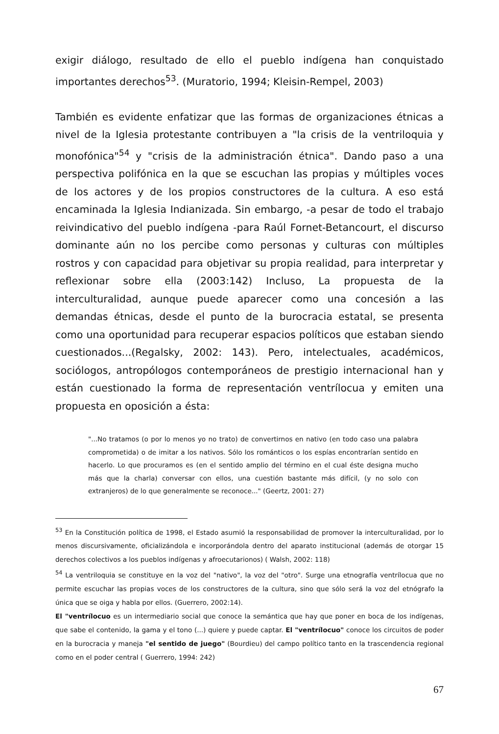exigir diálogo, resultado de ello el pueblo indígena han conquistado importantes derechos<sup>53</sup>. (Muratorio, 1994; Kleisin-Rempel, 2003)
También es evidente enfatizar que las formas de organizaciones étnicas a nivel de la Iglesia protestante contribuyen a "la crisis de la ventriloquia y monofónica"<sup>54</sup> y "crisis de la administración étnica". Dando paso a una perspectiva polifónica en la que se escuchan las propias y múltiples voces de los actores y de los propios constructores de la cultura. A eso está encaminada la Iglesia Indianizada. Sin embargo, -a pesar de todo el trabajo reivindicativo del pueblo indígena -para Raúl Fornet-Betancourt, el discurso dominante aún no los percibe como personas y culturas con múltiples rostros y con capacidad para objetivar su propia realidad, para interpretar y reflexionar sobre ella (2003:142) Incluso, La propuesta de la interculturalidad, aunque puede aparecer como una concesión a las demandas étnicas, desde el punto de la burocracia estatal, se presenta como una oportunidad para recuperar espacios políticos que estaban siendo cuestionados...(Regalsky, 2002: 143). Pero, intelectuales, académicos, sociólogos, antropólogos contemporáneos de prestigio internacional han y están cuestionado la forma de representación ventrílocua y emiten una propuesta en oposición a ésta:
"...No tratamos (o por lo menos yo no trato) de convertirnos en nativo (en todo caso una palabra comprometida) o de imitar a los nativos. Sólo los románticos o los espías encontrarían sentido en hacerlo. Lo que procuramos es (en el sentido amplio del término en el cual éste designa mucho más que la charla) conversar con ellos, una cuestión bastante más difícil, (y no solo con extranjeros) de lo que generalmente se reconoce..." (Geertz, 2001: 27)
<sup>53</sup> En la Constitución política de 1998, el Estado asumió la responsabilidad de promover la interculturalidad, por lo menos discursivamente, oficializándola e incorporándola dentro del aparato institucional (además de otorgar 15 derechos colectivos a los pueblos indígenas y afroecutarionos) ( Walsh, 2002: 118)
<sup>54</sup> La ventriloquia se constituye en la voz del "nativo", la voz del "otro". Surge una etnografía ventrílocua que no permite escuchar las propias voces de los constructores de la cultura, sino que sólo será la voz del etnógrafo la única que se oiga y habla por ellos. (Guerrero, 2002:14).
El "ventrílocuo es un intermediario social que conoce la semántica que hay que poner en boca de los indígenas, que sabe el contenido, la gama y el tono (...) quiere y puede captar. El "ventrílocuo" conoce los circuitos de poder en la burocracia y maneja "el sentido de juego" (Bourdieu) del campo político tanto en la trascendencia regional como en el poder central ( Guerrero, 1994: 242)
67